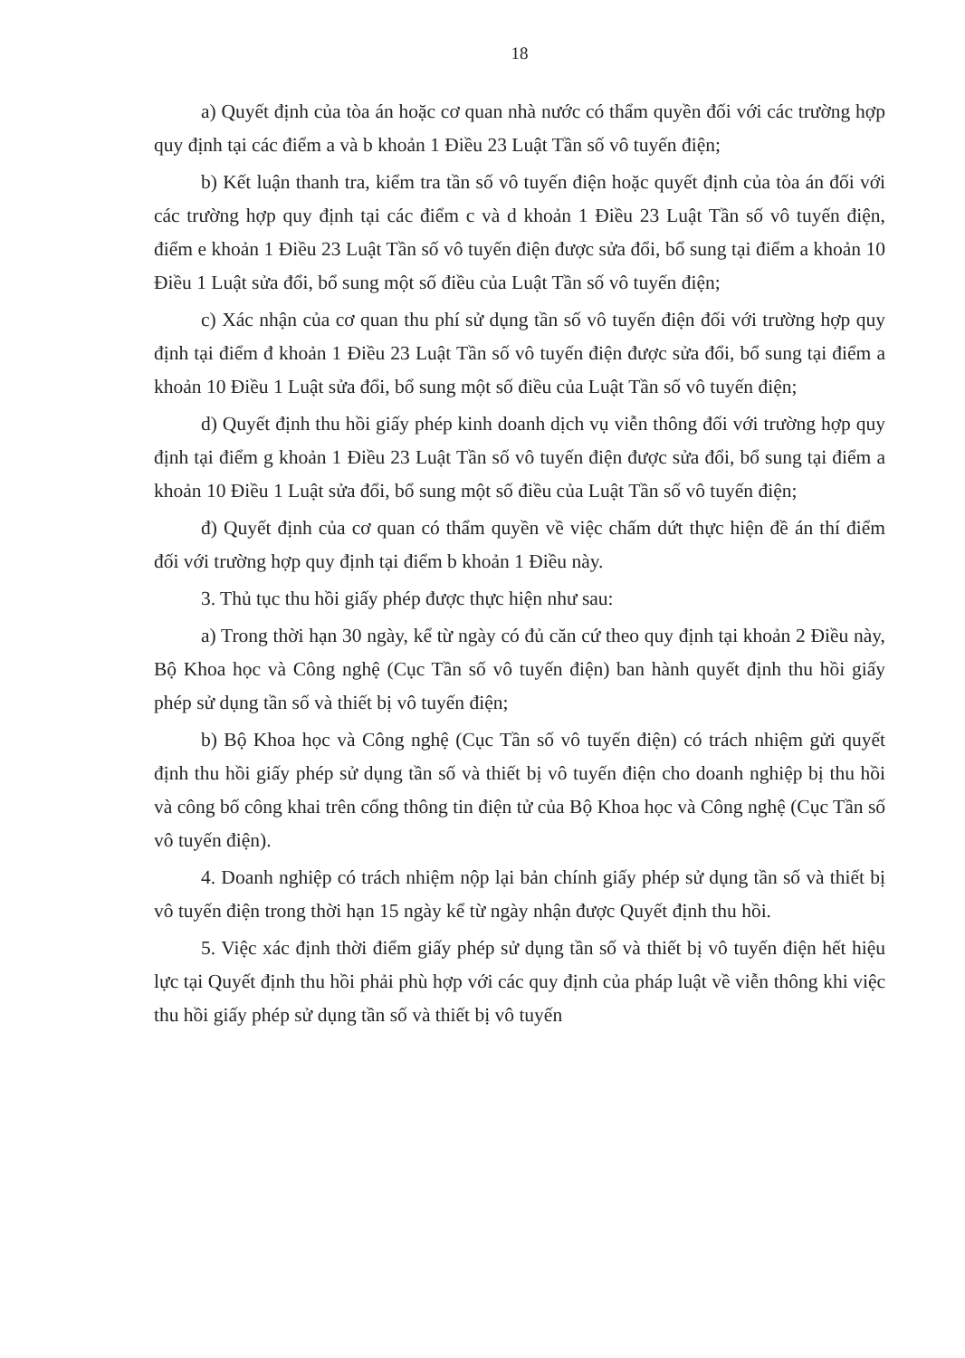18
a) Quyết định của tòa án hoặc cơ quan nhà nước có thẩm quyền đối với các trường hợp quy định tại các điểm a và b khoản 1 Điều 23 Luật Tần số vô tuyến điện;
b) Kết luận thanh tra, kiểm tra tần số vô tuyến điện hoặc quyết định của tòa án đối với các trường hợp quy định tại các điểm c và d khoản 1 Điều 23 Luật Tần số vô tuyến điện, điểm e khoản 1 Điều 23 Luật Tần số vô tuyến điện được sửa đổi, bổ sung tại điểm a khoản 10 Điều 1 Luật sửa đổi, bổ sung một số điều của Luật Tần số vô tuyến điện;
c) Xác nhận của cơ quan thu phí sử dụng tần số vô tuyến điện đối với trường hợp quy định tại điểm đ khoản 1 Điều 23 Luật Tần số vô tuyến điện được sửa đổi, bổ sung tại điểm a khoản 10 Điều 1 Luật sửa đổi, bổ sung một số điều của Luật Tần số vô tuyến điện;
d) Quyết định thu hồi giấy phép kinh doanh dịch vụ viễn thông đối với trường hợp quy định tại điểm g khoản 1 Điều 23 Luật Tần số vô tuyến điện được sửa đổi, bổ sung tại điểm a khoản 10 Điều 1 Luật sửa đổi, bổ sung một số điều của Luật Tần số vô tuyến điện;
đ) Quyết định của cơ quan có thẩm quyền về việc chấm dứt thực hiện đề án thí điểm đối với trường hợp quy định tại điểm b khoản 1 Điều này.
3. Thủ tục thu hồi giấy phép được thực hiện như sau:
a) Trong thời hạn 30 ngày, kể từ ngày có đủ căn cứ theo quy định tại khoản 2 Điều này, Bộ Khoa học và Công nghệ (Cục Tần số vô tuyến điện) ban hành quyết định thu hồi giấy phép sử dụng tần số và thiết bị vô tuyến điện;
b) Bộ Khoa học và Công nghệ (Cục Tần số vô tuyến điện) có trách nhiệm gửi quyết định thu hồi giấy phép sử dụng tần số và thiết bị vô tuyến điện cho doanh nghiệp bị thu hồi và công bố công khai trên cổng thông tin điện tử của Bộ Khoa học và Công nghệ (Cục Tần số vô tuyến điện).
4. Doanh nghiệp có trách nhiệm nộp lại bản chính giấy phép sử dụng tần số và thiết bị vô tuyến điện trong thời hạn 15 ngày kể từ ngày nhận được Quyết định thu hồi.
5. Việc xác định thời điểm giấy phép sử dụng tần số và thiết bị vô tuyến điện hết hiệu lực tại Quyết định thu hồi phải phù hợp với các quy định của pháp luật về viễn thông khi việc thu hồi giấy phép sử dụng tần số và thiết bị vô tuyến